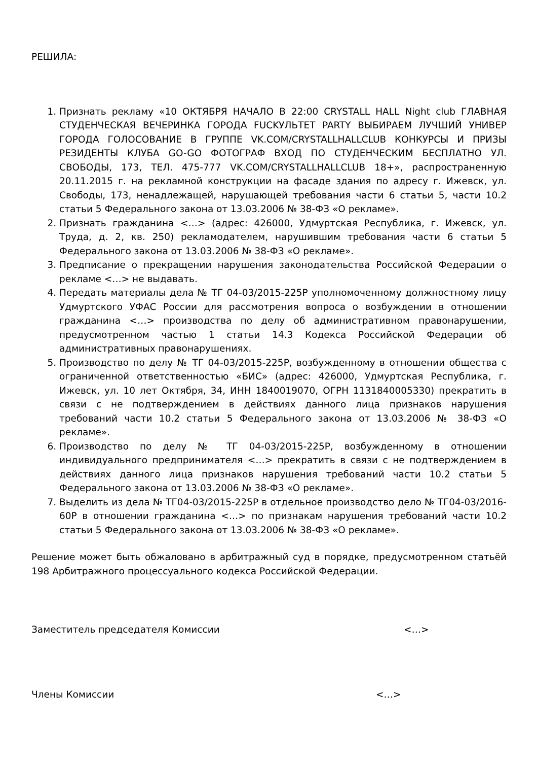РЕШИЛА:
1. Признать рекламу «10 ОКТЯБРЯ НАЧАЛО В 22:00 CRYSTALL HALL Night club ГЛАВНАЯ СТУДЕНЧЕСКАЯ ВЕЧЕРИНКА ГОРОДА FUCKУЛЬТЕТ PARTY ВЫБИРАЕМ ЛУЧШИЙ УНИВЕР ГОРОДА ГОЛОСОВАНИЕ В ГРУППЕ VK.COM/CRYSTALLHALLCLUB КОНКУРСЫ И ПРИЗЫ РЕЗИДЕНТЫ КЛУБА GO-GO ФОТОГРАФ ВХОД ПО СТУДЕНЧЕСКИМ БЕСПЛАТНО УЛ. СВОБОДЫ, 173, ТЕЛ. 475-777 VK.COM/CRYSTALLHALLCLUB 18+», распространенную 20.11.2015 г. на рекламной конструкции на фасаде здания по адресу г. Ижевск, ул. Свободы, 173, ненадлежащей, нарушающей требования части 6 статьи 5, части 10.2 статьи 5 Федерального закона от 13.03.2006 № 38-ФЗ «О рекламе».
2. Признать гражданина <…> (адрес: 426000, Удмуртская Республика, г. Ижевск, ул. Труда, д. 2, кв. 250) рекламодателем, нарушившим требования части 6 статьи 5 Федерального закона от 13.03.2006 № 38-ФЗ «О рекламе».
3. Предписание о прекращении нарушения законодательства Российской Федерации о рекламе <…> не выдавать.
4. Передать материалы дела № ТГ 04-03/2015-225Р уполномоченному должностному лицу Удмуртского УФАС России для рассмотрения вопроса о возбуждении в отношении гражданина <…> производства по делу об административном правонарушении, предусмотренном частью 1 статьи 14.3 Кодекса Российской Федерации об административных правонарушениях.
5. Производство по делу № ТГ 04-03/2015-225Р, возбужденному в отношении общества с ограниченной ответственностью «БИС» (адрес: 426000, Удмуртская Республика, г. Ижевск, ул. 10 лет Октября, 34, ИНН 1840019070, ОГРН 1131840005330) прекратить в связи с не подтверждением в действиях данного лица признаков нарушения требований части 10.2 статьи 5 Федерального закона от 13.03.2006 № 38-ФЗ «О рекламе».
6. Производство по делу № ТГ 04-03/2015-225Р, возбужденному в отношении индивидуального предпринимателя <…> прекратить в связи с не подтверждением в действиях данного лица признаков нарушения требований части 10.2 статьи 5 Федерального закона от 13.03.2006 № 38-ФЗ «О рекламе».
7. Выделить из дела № ТГ04-03/2015-225Р в отдельное производство дело № ТГ04-03/2016-60Р в отношении гражданина <…> по признакам нарушения требований части 10.2 статьи 5 Федерального закона от 13.03.2006 № 38-ФЗ «О рекламе».
Решение может быть обжаловано в арбитражный суд в порядке, предусмотренном статьёй 198 Арбитражного процессуального кодекса Российской Федерации.
Заместитель председателя Комиссии <…>
Члены Комиссии <…>